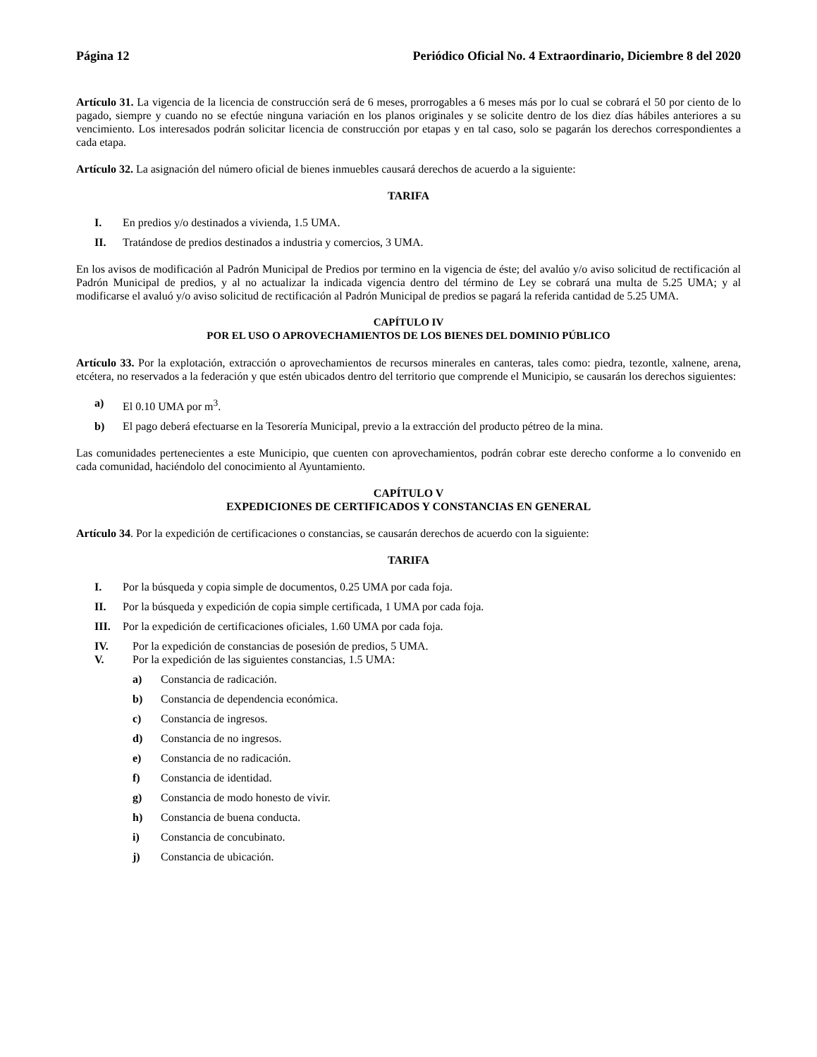Página 12 Periódico Oficial No. 4 Extraordinario, Diciembre 8 del 2020
Artículo 31. La vigencia de la licencia de construcción será de 6 meses, prorrogables a 6 meses más por lo cual se cobrará el 50 por ciento de lo pagado, siempre y cuando no se efectúe ninguna variación en los planos originales y se solicite dentro de los diez días hábiles anteriores a su vencimiento. Los interesados podrán solicitar licencia de construcción por etapas y en tal caso, solo se pagarán los derechos correspondientes a cada etapa.
Artículo 32. La asignación del número oficial de bienes inmuebles causará derechos de acuerdo a la siguiente:
TARIFA
I. En predios y/o destinados a vivienda, 1.5 UMA.
II. Tratándose de predios destinados a industria y comercios, 3 UMA.
En los avisos de modificación al Padrón Municipal de Predios por termino en la vigencia de éste; del avalúo y/o aviso solicitud de rectificación al Padrón Municipal de predios, y al no actualizar la indicada vigencia dentro del término de Ley se cobrará una multa de 5.25 UMA; y al modificarse el avaluó y/o aviso solicitud de rectificación al Padrón Municipal de predios se pagará la referida cantidad de 5.25 UMA.
CAPÍTULO IV
POR EL USO O APROVECHAMIENTOS DE LOS BIENES DEL DOMINIO PÚBLICO
Artículo 33. Por la explotación, extracción o aprovechamientos de recursos minerales en canteras, tales como: piedra, tezontle, xalnene, arena, etcétera, no reservados a la federación y que estén ubicados dentro del territorio que comprende el Municipio, se causarán los derechos siguientes:
a) El 0.10 UMA por m<sup>3</sup>.
b) El pago deberá efectuarse en la Tesorería Municipal, previo a la extracción del producto pétreo de la mina.
Las comunidades pertenecientes a este Municipio, que cuenten con aprovechamientos, podrán cobrar este derecho conforme a lo convenido en cada comunidad, haciéndolo del conocimiento al Ayuntamiento.
CAPÍTULO V
EXPEDICIONES DE CERTIFICADOS Y CONSTANCIAS EN GENERAL
Artículo 34. Por la expedición de certificaciones o constancias, se causarán derechos de acuerdo con la siguiente:
TARIFA
I. Por la búsqueda y copia simple de documentos, 0.25 UMA por cada foja.
II. Por la búsqueda y expedición de copia simple certificada, 1 UMA por cada foja.
III. Por la expedición de certificaciones oficiales, 1.60 UMA por cada foja.
IV. Por la expedición de constancias de posesión de predios, 5 UMA.
V. Por la expedición de las siguientes constancias, 1.5 UMA:
a) Constancia de radicación.
b) Constancia de dependencia económica.
c) Constancia de ingresos.
d) Constancia de no ingresos.
e) Constancia de no radicación.
f) Constancia de identidad.
g) Constancia de modo honesto de vivir.
h) Constancia de buena conducta.
i) Constancia de concubinato.
j) Constancia de ubicación.